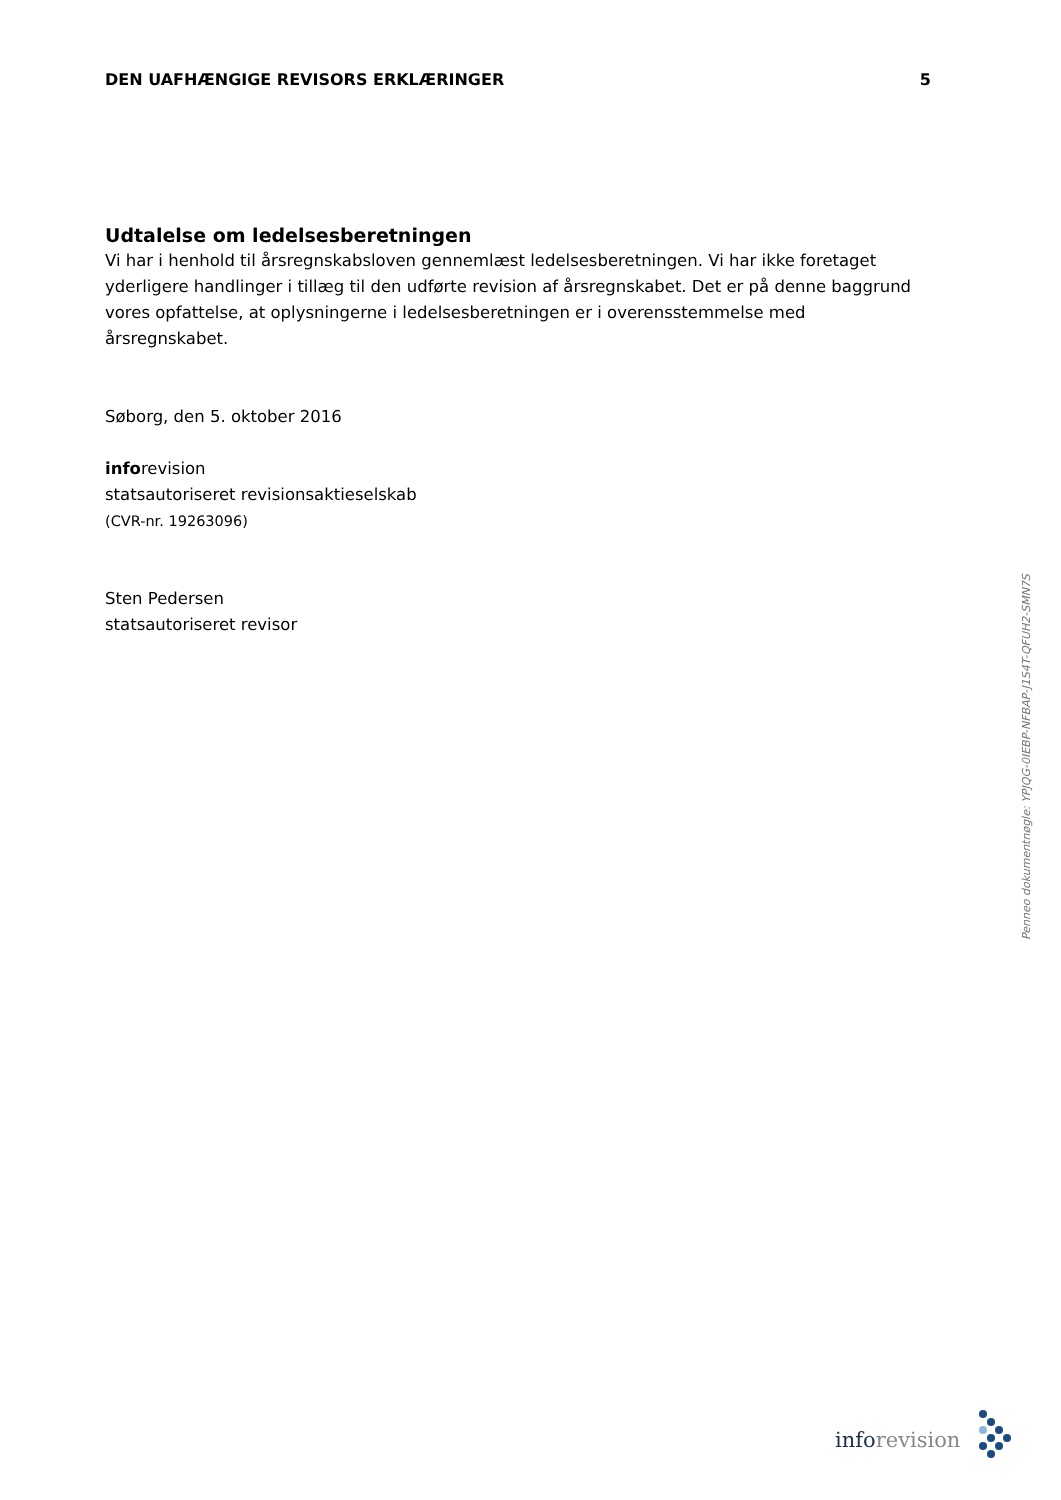DEN UAFHÆNGIGE REVISORS ERKLÆRINGER
5
Udtalelse om ledelsesberetningen
Vi har i henhold til årsregnskabsloven gennemlæst ledelsesberetningen. Vi har ikke foretaget yderligere handlinger i tillæg til den udførte revision af årsregnskabet. Det er på denne baggrund vores opfattelse, at oplysningerne i ledelsesberetningen er i overensstemmelse med årsregnskabet.
Søborg, den 5. oktober 2016
inforevision
statsautoriseret revisionsaktieselskab
(CVR-nr. 19263096)
Sten Pedersen
statsautoriseret revisor
Penneo dokumentnøgle: YPJQG-0IEBP-NFBAP-J1S4T-QFUH2-SMN7S
inforevision